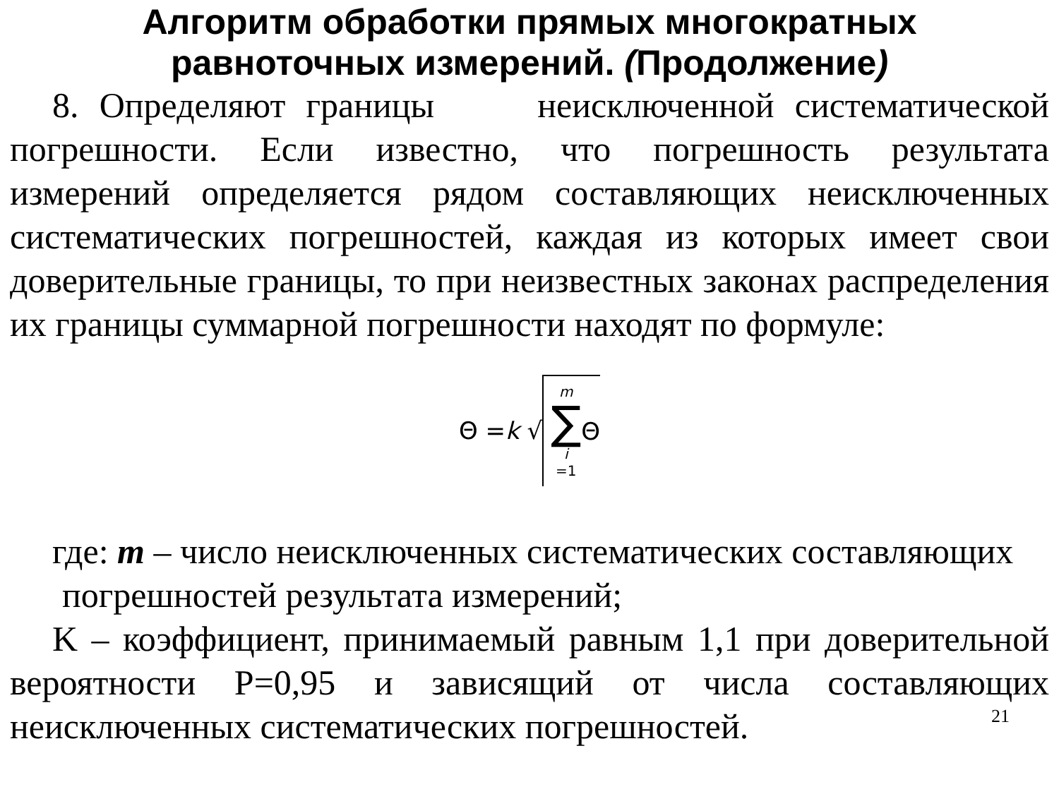Алгоритм обработки прямых многократных равноточных измерений. (Продолжение)
8. Определяют границы неисключенной систематической погрешности. Если известно, что погрешность результата измерений определяется рядом составляющих неисключенных систематических погрешностей, каждая из которых имеет свои доверительные границы, то при неизвестных законах распределения их границы суммарной погрешности находят по формуле:
Θ = k √ m ∑ i =1 Θ
где: m – число неисключенных систематических составляющих
погрешностей результата измерений;
K – коэффициент, принимаемый равным 1,1 при доверительной вероятности Р=0,95 и зависящий от числа составляющих неисключенных систематических погрешностей.
21